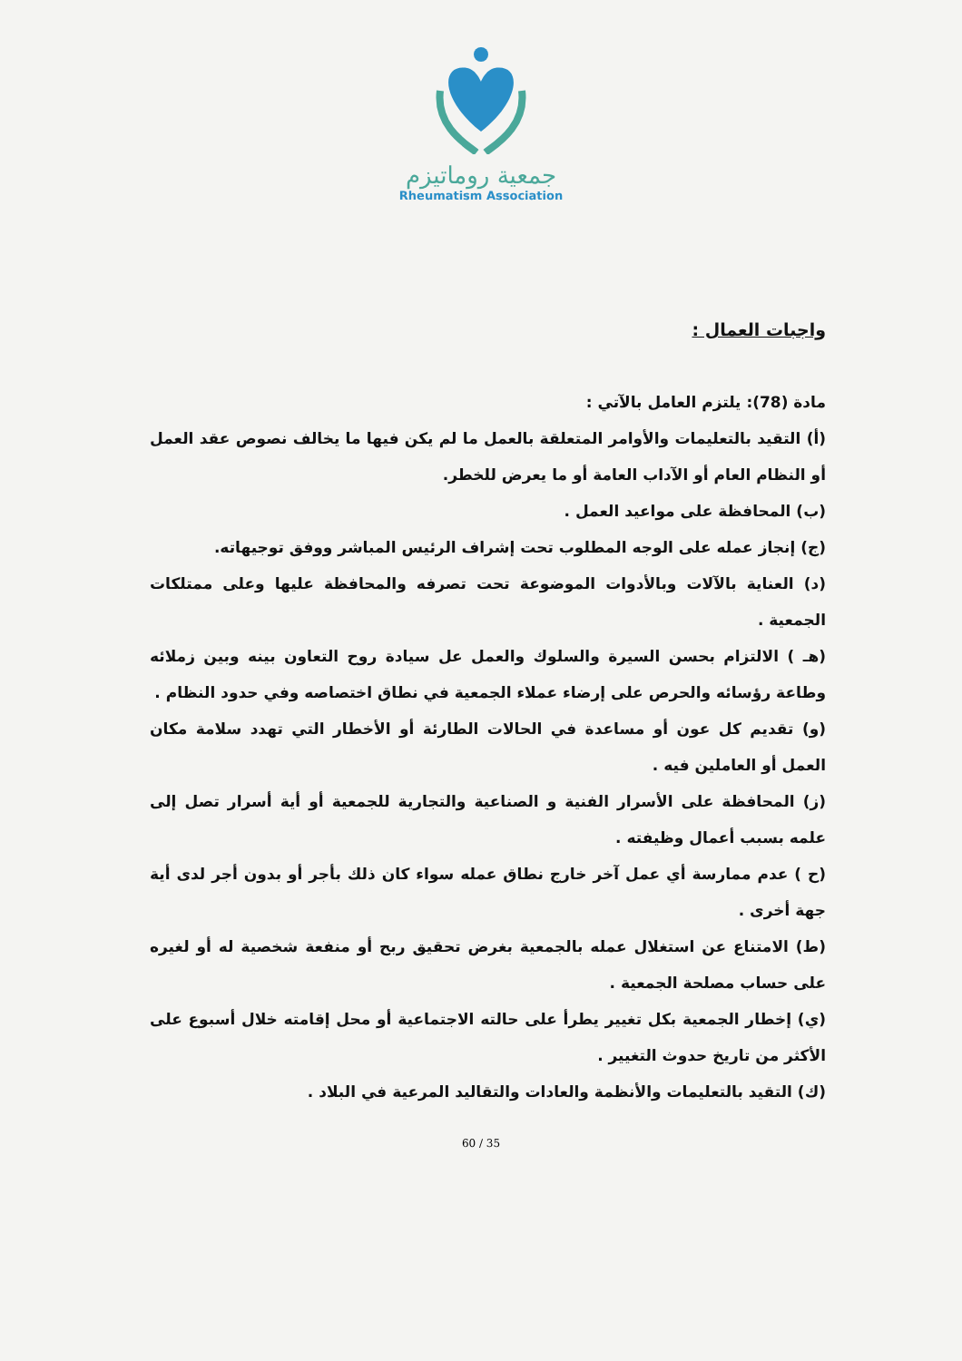جمعية روماتيزم
Rheumatism Association
واجبات العمال :
مادة (78): يلتزم العامل بالآتي :
(أ) التقيد بالتعليمات والأوامر المتعلقة بالعمل ما لم يكن فيها ما يخالف نصوص عقد العمل أو النظام العام أو الآداب العامة أو ما يعرض للخطر.
(ب) المحافظة على مواعيد العمل .
(ج) إنجاز عمله على الوجه المطلوب تحت إشراف الرئيس المباشر ووفق توجيهاته.
(د) العناية بالآلات وبالأدوات الموضوعة تحت تصرفه والمحافظة عليها وعلى ممتلكات الجمعية .
(هـ ) الالتزام بحسن السيرة والسلوك والعمل عل سيادة روح التعاون بينه وبين زملائه وطاعة رؤسائه والحرص على إرضاء عملاء الجمعية في نطاق اختصاصه وفي حدود النظام .
(و) تقديم كل عون أو مساعدة في الحالات الطارئة أو الأخطار التي تهدد سلامة مكان العمل أو العاملين فيه .
(ز) المحافظة على الأسرار الفنية و الصناعية والتجارية للجمعية أو أية أسرار تصل إلى علمه بسبب أعمال وظيفته .
(ح ) عدم ممارسة أي عمل آخر خارج نطاق عمله سواء كان ذلك بأجر أو بدون أجر لدى أية جهة أخرى .
(ط) الامتناع عن استغلال عمله بالجمعية بغرض تحقيق ربح أو منفعة شخصية له أو لغيره على حساب مصلحة الجمعية .
(ي) إخطار الجمعية بكل تغيير يطرأ على حالته الاجتماعية أو محل إقامته خلال أسبوع على الأكثر من تاريخ حدوث التغيير .
(ك) التقيد بالتعليمات والأنظمة والعادات والتقاليد المرعية في البلاد .
60 / 35